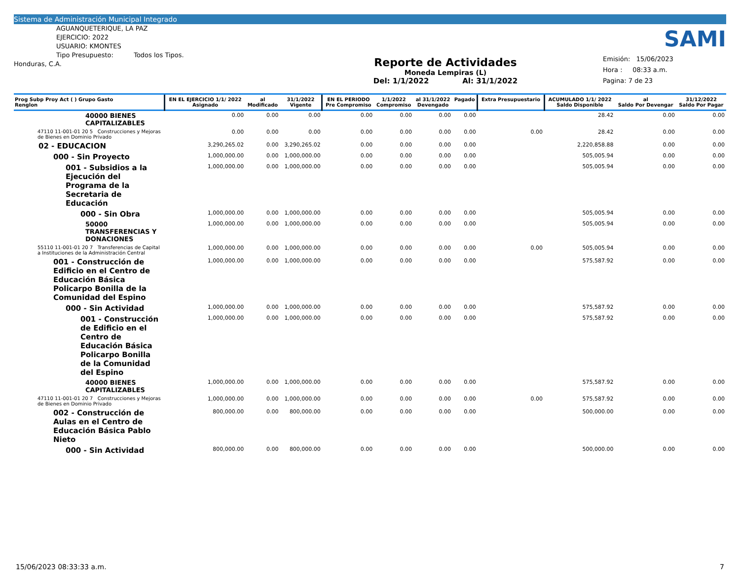Sistema de Administración Municipal Integrado
AGUANQUETERIQUE, LA PAZ
EJERCICIO: 2022
USUARIO: KMONTES
Tipo Presupuesto: Todos los Tipos.
Honduras, C.A.
Reporte de Actividades
Moneda Lempiras (L)
Del: 1/1/2022 Al: 31/1/2022
SAMI
Emisión: 15/06/2023
Hora : 08:33 a.m.
Pagina: 7 de 23
| Prog Subp Proy Act ( ) Grupo Gasto Renglon | EN EL EJERCICIO 1/1/ 2022 Asignado | al Modificado | 31/1/2022 Vigente | EN EL PERIODO Pre Compromiso | 1/1/2022 Compromiso | al 31/1/2022 Devengado | Pagado | Extra Presupuestario | ACUMULADO 1/1/ 2022 Saldo Disponible | al Saldo Por Devengar | 31/12/2022 Saldo Por Pagar |
| --- | --- | --- | --- | --- | --- | --- | --- | --- | --- | --- | --- |
| 40000 BIENES CAPITALIZABLES | 0.00 | 0.00 | 0.00 | 0.00 | 0.00 | 0.00 | 0.00 | | 28.42 | 0.00 | 0.00 |
| 47110 11-001-01 20 5 Construcciones y Mejoras de Bienes en Dominio Privado | 0.00 | 0.00 | 0.00 | 0.00 | 0.00 | 0.00 | 0.00 | 0.00 | 28.42 | 0.00 | 0.00 |
| 02 - EDUCACION | 3,290,265.02 | 0.00 | 3,290,265.02 | 0.00 | 0.00 | 0.00 | 0.00 | | 2,220,858.88 | 0.00 | 0.00 |
| 000 - Sin Proyecto | 1,000,000.00 | 0.00 | 1,000,000.00 | 0.00 | 0.00 | 0.00 | 0.00 | | 505,005.94 | 0.00 | 0.00 |
| 001 - Subsidios a la Ejecución del Programa de la Secretaria de Educación | 1,000,000.00 | 0.00 | 1,000,000.00 | 0.00 | 0.00 | 0.00 | 0.00 | | 505,005.94 | 0.00 | 0.00 |
| 000 - Sin Obra | 1,000,000.00 | 0.00 | 1,000,000.00 | 0.00 | 0.00 | 0.00 | 0.00 | | 505,005.94 | 0.00 | 0.00 |
| 50000 TRANSFERENCIAS Y DONACIONES | 1,000,000.00 | 0.00 | 1,000,000.00 | 0.00 | 0.00 | 0.00 | 0.00 | | 505,005.94 | 0.00 | 0.00 |
| 55110 11-001-01 20 7 Transferencias de Capital a Instituciones de la Administración Central | 1,000,000.00 | 0.00 | 1,000,000.00 | 0.00 | 0.00 | 0.00 | 0.00 | 0.00 | 505,005.94 | 0.00 | 0.00 |
| 001 - Construcción de Edificio en el Centro de Educación Básica Policarpo Bonilla de la Comunidad del Espino | 1,000,000.00 | 0.00 | 1,000,000.00 | 0.00 | 0.00 | 0.00 | 0.00 | | 575,587.92 | 0.00 | 0.00 |
| 000 - Sin Actividad | 1,000,000.00 | 0.00 | 1,000,000.00 | 0.00 | 0.00 | 0.00 | 0.00 | | 575,587.92 | 0.00 | 0.00 |
| 001 - Construcción de Edificio en el Centro de Educación Básica Policarpo Bonilla de la Comunidad del Espino | 1,000,000.00 | 0.00 | 1,000,000.00 | 0.00 | 0.00 | 0.00 | 0.00 | | 575,587.92 | 0.00 | 0.00 |
| 40000 BIENES CAPITALIZABLES | 1,000,000.00 | 0.00 | 1,000,000.00 | 0.00 | 0.00 | 0.00 | 0.00 | | 575,587.92 | 0.00 | 0.00 |
| 47110 11-001-01 20 7 Construcciones y Mejoras de Bienes en Dominio Privado | 1,000,000.00 | 0.00 | 1,000,000.00 | 0.00 | 0.00 | 0.00 | 0.00 | 0.00 | 575,587.92 | 0.00 | 0.00 |
| 002 - Construcción de Aulas en el Centro de Educación Básica Pablo Nieto | 800,000.00 | 0.00 | 800,000.00 | 0.00 | 0.00 | 0.00 | 0.00 | | 500,000.00 | 0.00 | 0.00 |
| 000 - Sin Actividad | 800,000.00 | 0.00 | 800,000.00 | 0.00 | 0.00 | 0.00 | 0.00 | | 500,000.00 | 0.00 | 0.00 |
15/06/2023 08:33:33 a.m. 7